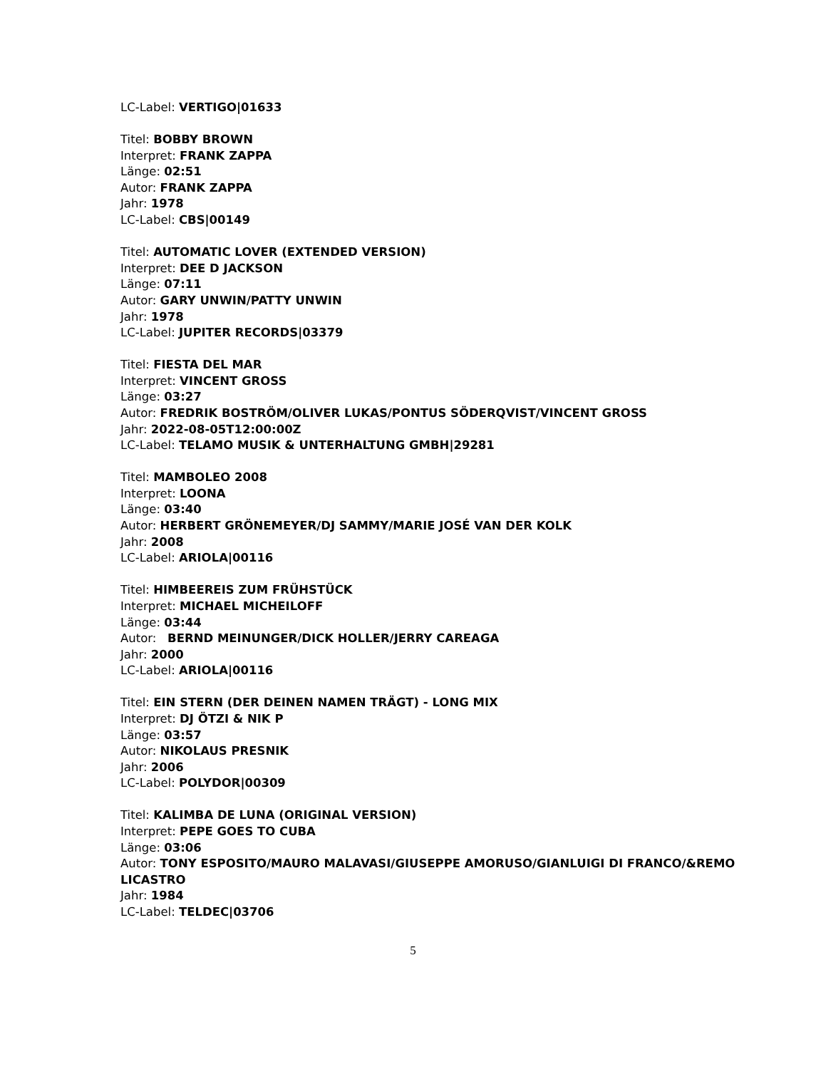LC-Label: VERTIGO|01633
Titel: BOBBY BROWN
Interpret: FRANK ZAPPA
Länge: 02:51
Autor: FRANK ZAPPA
Jahr: 1978
LC-Label: CBS|00149
Titel: AUTOMATIC LOVER (EXTENDED VERSION)
Interpret: DEE D JACKSON
Länge: 07:11
Autor: GARY UNWIN/PATTY UNWIN
Jahr: 1978
LC-Label: JUPITER RECORDS|03379
Titel: FIESTA DEL MAR
Interpret: VINCENT GROSS
Länge: 03:27
Autor: FREDRIK BOSTRÖM/OLIVER LUKAS/PONTUS SÖDERQVIST/VINCENT GROSS
Jahr: 2022-08-05T12:00:00Z
LC-Label: TELAMO MUSIK & UNTERHALTUNG GMBH|29281
Titel: MAMBOLEO 2008
Interpret: LOONA
Länge: 03:40
Autor: HERBERT GRÖNEMEYER/DJ SAMMY/MARIE JOSÉ VAN DER KOLK
Jahr: 2008
LC-Label: ARIOLA|00116
Titel: HIMBEEREIS ZUM FRÜHSTÜCK
Interpret: MICHAEL MICHEILOFF
Länge: 03:44
Autor: BERND MEINUNGER/DICK HOLLER/JERRY CAREAGA
Jahr: 2000
LC-Label: ARIOLA|00116
Titel: EIN STERN (DER DEINEN NAMEN TRÄGT) - LONG MIX
Interpret: DJ ÖTZI & NIK P
Länge: 03:57
Autor: NIKOLAUS PRESNIK
Jahr: 2006
LC-Label: POLYDOR|00309
Titel: KALIMBA DE LUNA (ORIGINAL VERSION)
Interpret: PEPE GOES TO CUBA
Länge: 03:06
Autor: TONY ESPOSITO/MAURO MALAVASI/GIUSEPPE AMORUSO/GIANLUIGI DI FRANCO/&REMO LICASTRO
Jahr: 1984
LC-Label: TELDEC|03706
5